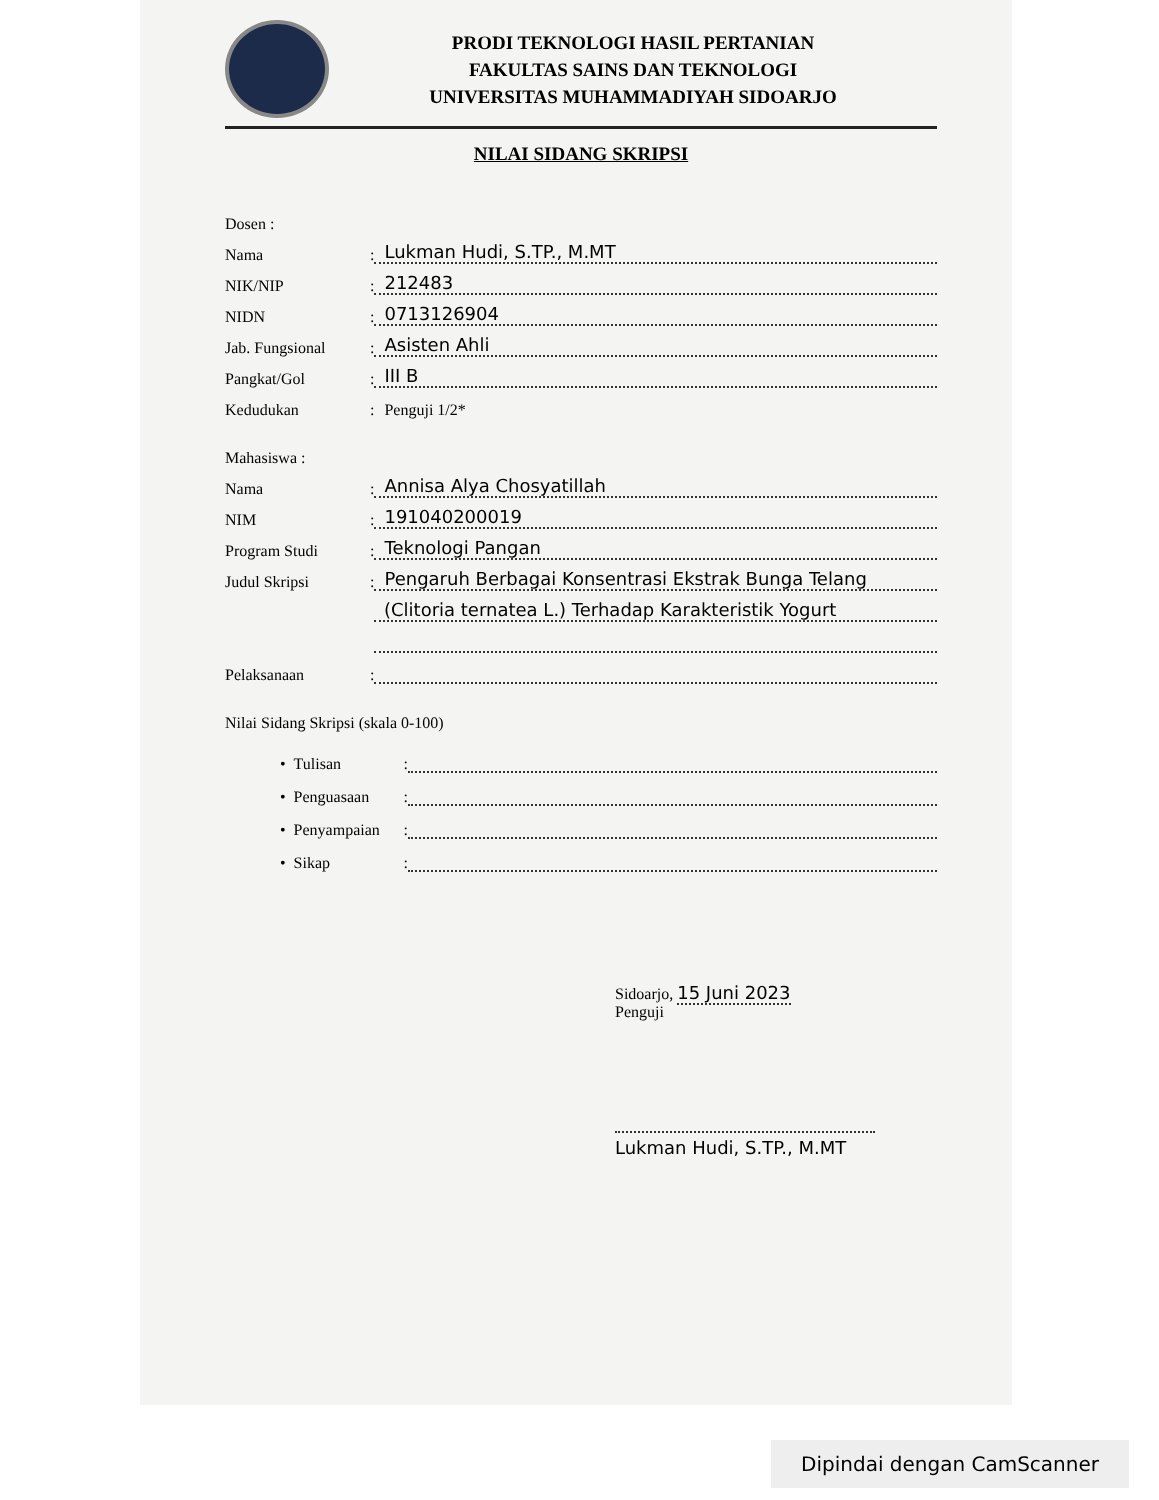PRODI TEKNOLOGI HASIL PERTANIAN
FAKULTAS SAINS DAN TEKNOLOGI
UNIVERSITAS MUHAMMADIYAH SIDOARJO
NILAI SIDANG SKRIPSI
Dosen :
Nama: Lukman Hudi, S.TP., M.MT
NIK/NIP: 212483
NIDN: 0713126904
Jab. Fungsional: Asisten Ahli
Pangkat/Gol: III B
Kedudukan: Penguji 1/2*
Mahasiswa :
Nama: Annisa Alya Chosyatillah
NIM: 191040200019
Program Studi: Teknologi Pangan
Judul Skripsi: Pengaruh Berbagai Konsentrasi Ekstrak Bunga Telang
(Clitoria ternatea L.) Terhadap Karakteristik Yogurt
Pelaksanaan:
Nilai Sidang Skripsi (skala 0-100)
• Tulisan:
• Penguasaan:
• Penyampaian:
• Sikap:
Sidoarjo, 15 Juni 2023
Penguji
Lukman Hudi, S.TP., M.MT
Dipindai dengan CamScanner